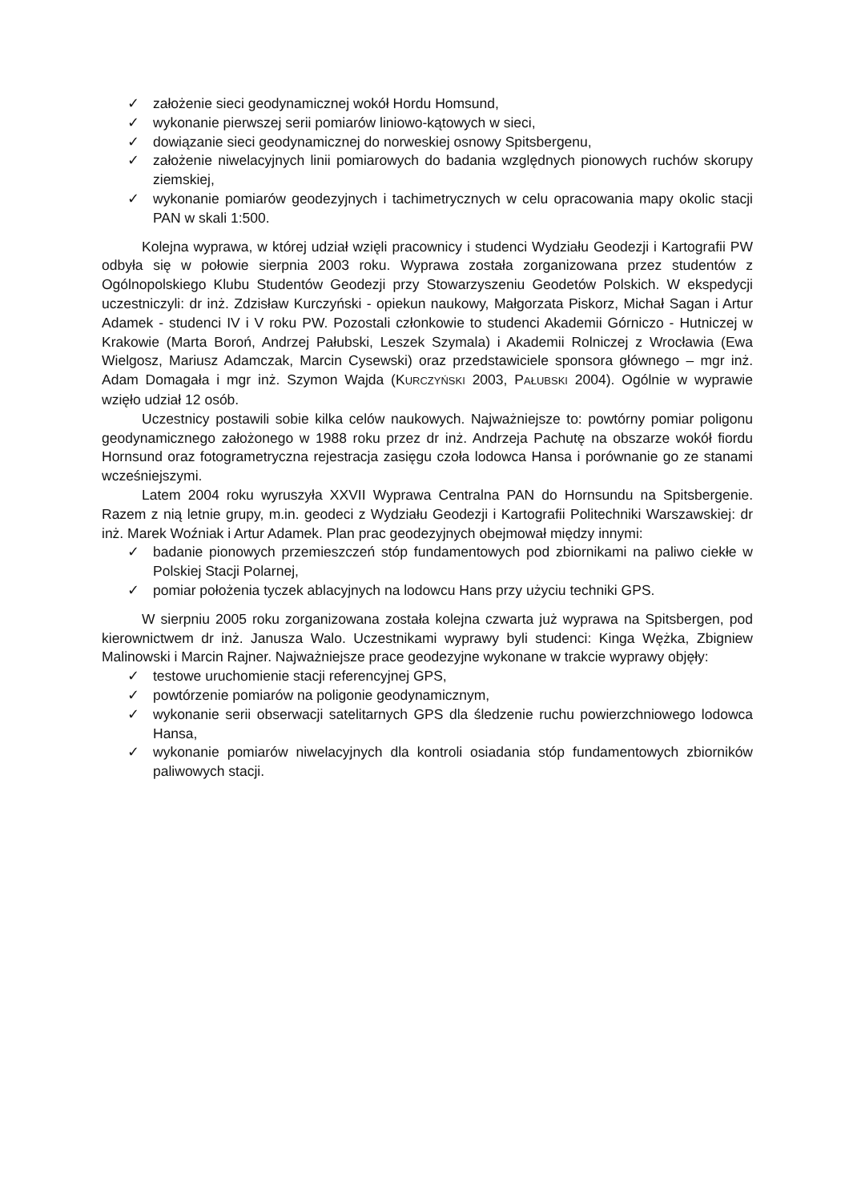✓ założenie sieci geodynamicznej wokół Hordu Homsund,
✓ wykonanie pierwszej serii pomiarów liniowo-kątowych w sieci,
✓ dowiązanie sieci geodynamicznej do norweskiej osnowy Spitsbergenu,
✓ założenie niwelacyjnych linii pomiarowych do badania względnych pionowych ruchów skorupy ziemskiej,
✓ wykonanie pomiarów geodezyjnych i tachimetrycznych w celu opracowania mapy okolic stacji PAN w skali 1:500.
Kolejna wyprawa, w której udział wzięli pracownicy i studenci Wydziału Geodezji i Kartografii PW odbyła się w połowie sierpnia 2003 roku. Wyprawa została zorganizowana przez studentów z Ogólnopolskiego Klubu Studentów Geodezji przy Stowarzyszeniu Geodetów Polskich. W ekspedycji uczestniczyli: dr inż. Zdzisław Kurczyński - opiekun naukowy, Małgorzata Piskorz, Michał Sagan i Artur Adamek - studenci IV i V roku PW. Pozostali członkowie to studenci Akademii Górniczo - Hutniczej w Krakowie (Marta Boroń, Andrzej Pałubski, Leszek Szymala) i Akademii Rolniczej z Wrocławia (Ewa Wielgosz, Mariusz Adamczak, Marcin Cysewski) oraz przedstawiciele sponsora głównego – mgr inż. Adam Domagała i mgr inż. Szymon Wajda (KURCZYŃSKI 2003, PAŁUBSKI 2004). Ogólnie w wyprawie wzięło udział 12 osób.
Uczestnicy postawili sobie kilka celów naukowych. Najważniejsze to: powtórny pomiar poligonu geodynamicznego założonego w 1988 roku przez dr inż. Andrzeja Pachutę na obszarze wokół fiordu Hornsund oraz fotogrametryczna rejestracja zasięgu czoła lodowca Hansa i porównanie go ze stanami wcześniejszymi.
Latem 2004 roku wyruszyła XXVII Wyprawa Centralna PAN do Hornsundu na Spitsbergenie. Razem z nią letnie grupy, m.in. geodeci z Wydziału Geodezji i Kartografii Politechniki Warszawskiej: dr inż. Marek Woźniak i Artur Adamek. Plan prac geodezyjnych obejmował między innymi:
✓ badanie pionowych przemieszczeń stóp fundamentowych pod zbiornikami na paliwo ciekłe w Polskiej Stacji Polarnej,
✓ pomiar położenia tyczek ablacyjnych na lodowcu Hans przy użyciu techniki GPS.
W sierpniu 2005 roku zorganizowana została kolejna czwarta już wyprawa na Spitsbergen, pod kierownictwem dr inż. Janusza Walo. Uczestnikami wyprawy byli studenci: Kinga Wężka, Zbigniew Malinowski i Marcin Rajner. Najważniejsze prace geodezyjne wykonane w trakcie wyprawy objęły:
✓ testowe uruchomienie stacji referencyjnej GPS,
✓ powtórzenie pomiarów na poligonie geodynamicznym,
✓ wykonanie serii obserwacji satelitarnych GPS dla śledzenie ruchu powierzchniowego lodowca Hansa,
✓ wykonanie pomiarów niwelacyjnych dla kontroli osiadania stóp fundamentowych zbiorników paliwowych stacji.